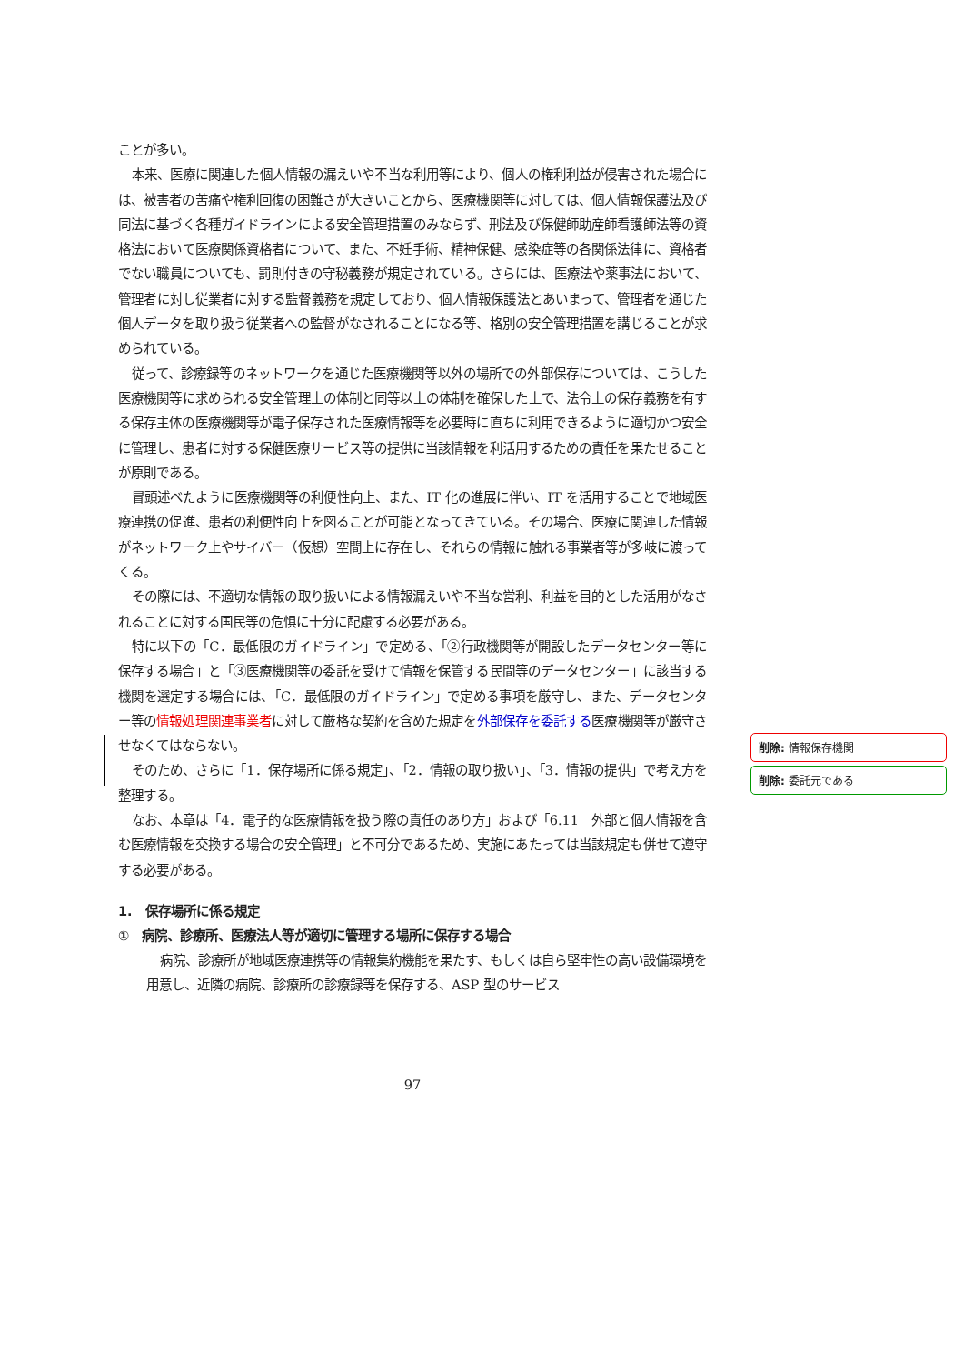ことが多い。
本来、医療に関連した個人情報の漏えいや不当な利用等により、個人の権利利益が侵害された場合には、被害者の苦痛や権利回復の困難さが大きいことから、医療機関等に対しては、個人情報保護法及び同法に基づく各種ガイドラインによる安全管理措置のみならず、刑法及び保健師助産師看護師法等の資格法において医療関係資格者について、また、不妊手術、精神保健、感染症等の各関係法律に、資格者でない職員についても、罰則付きの守秘義務が規定されている。さらには、医療法や薬事法において、管理者に対し従業者に対する監督義務を規定しており、個人情報保護法とあいまって、管理者を通じた個人データを取り扱う従業者への監督がなされることになる等、格別の安全管理措置を講じることが求められている。
従って、診療録等のネットワークを通じた医療機関等以外の場所での外部保存については、こうした医療機関等に求められる安全管理上の体制と同等以上の体制を確保した上で、法令上の保存義務を有する保存主体の医療機関等が電子保存された医療情報等を必要時に直ちに利用できるように適切かつ安全に管理し、患者に対する保健医療サービス等の提供に当該情報を利活用するための責任を果たせることが原則である。
冒頭述べたように医療機関等の利便性向上、また、IT 化の進展に伴い、IT を活用することで地域医療連携の促進、患者の利便性向上を図ることが可能となってきている。その場合、医療に関連した情報がネットワーク上やサイバー（仮想）空間上に存在し、それらの情報に触れる事業者等が多岐に渡ってくる。
その際には、不適切な情報の取り扱いによる情報漏えいや不当な営利、利益を目的とした活用がなされることに対する国民等の危惧に十分に配慮する必要がある。
特に以下の「C．最低限のガイドライン」で定める、「②行政機関等が開設したデータセンター等に保存する場合」と「③医療機関等の委託を受けて情報を保管する民間等のデータセンター」に該当する機関を選定する場合には、「C．最低限のガイドライン」で定める事項を厳守し、また、データセンター等の情報処理関連事業者に対して厳格な契約を含めた規定を外部保存を委託する医療機関等が厳守させなくてはならない。
そのため、さらに「1．保存場所に係る規定」、「2．情報の取り扱い」、「3．情報の提供」で考え方を整理する。
なお、本章は「4．電子的な医療情報を扱う際の責任のあり方」および「6.11　外部と個人情報を含む医療情報を交換する場合の安全管理」と不可分であるため、実施にあたっては当該規定も併せて遵守する必要がある。
1.　保存場所に係る規定
①　病院、診療所、医療法人等が適切に管理する場所に保存する場合
病院、診療所が地域医療連携等の情報集約機能を果たす、もしくは自ら堅牢性の高い設備環境を用意し、近隣の病院、診療所の診療録等を保存する、ASP 型のサービス
削除: 情報保存機関
削除: 委託元である
97